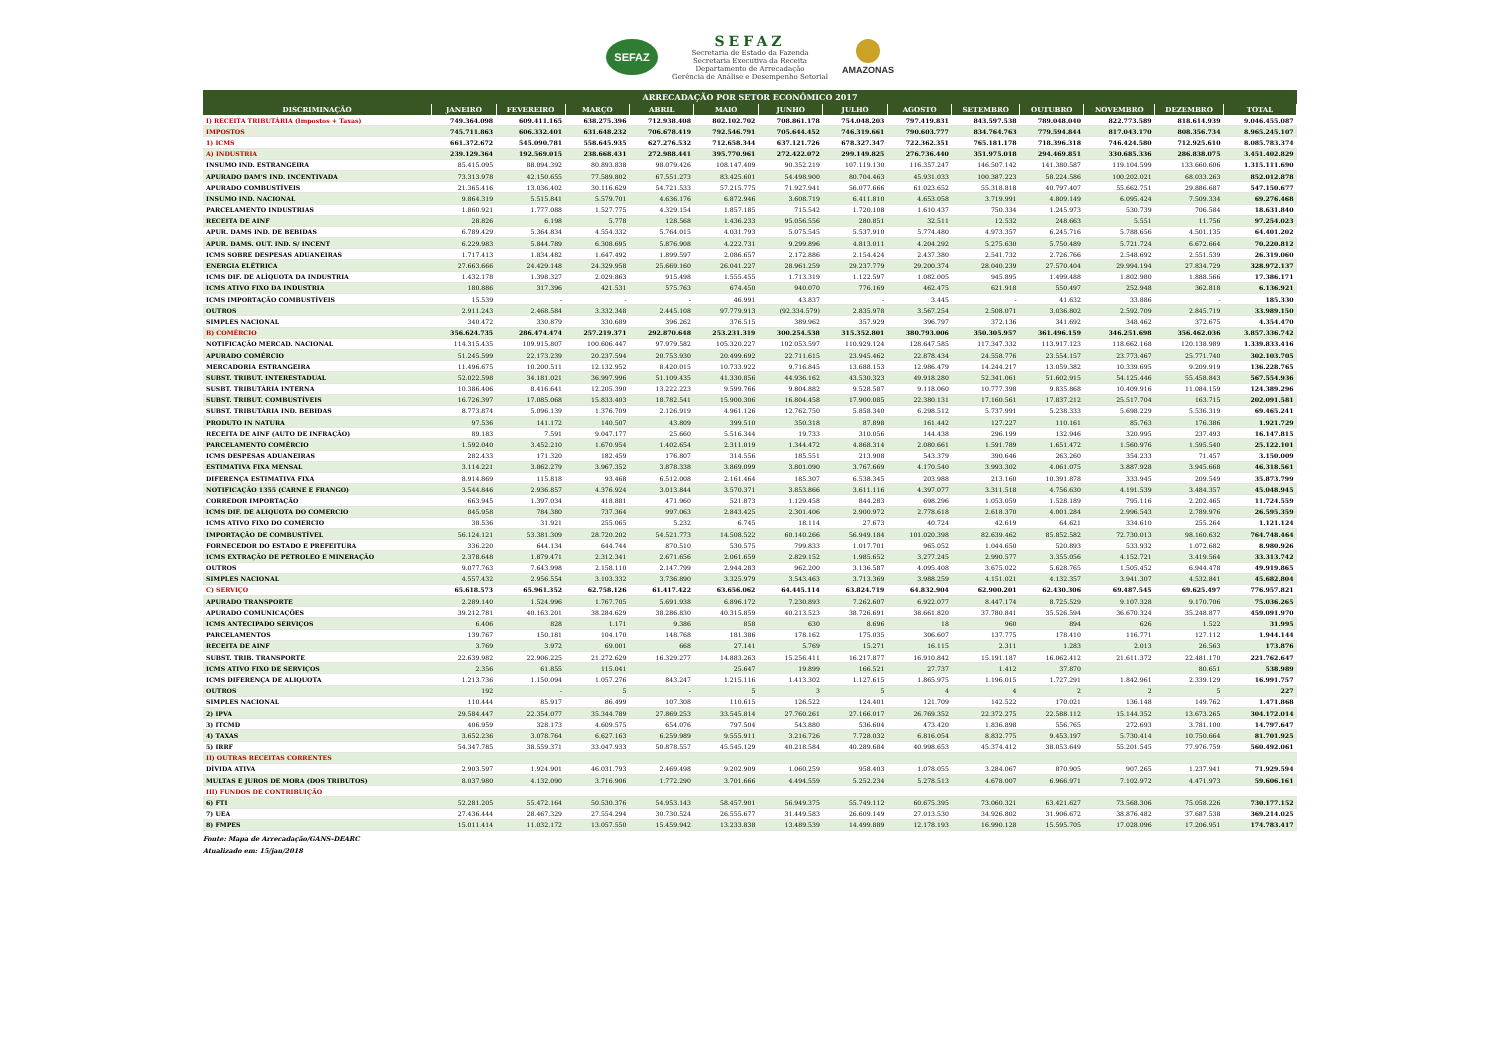SEFAZ
SEFAZ
Secretaria de Estado da Fazenda
Secretaria Executiva da Receita
Departamento de Arrecadação
Gerência de Análise e Desempenho Setorial
AMAZONAS
ARRECADAÇÃO POR SETOR ECONÔMICO 2017
| DISCRIMINAÇÃO | JANEIRO | FEVEREIRO | MARÇO | ABRIL | MAIO | JUNHO | JULHO | AGOSTO | SETEMBRO | OUTUBRO | NOVEMBRO | DEZEMBRO | TOTAL |
| --- | --- | --- | --- | --- | --- | --- | --- | --- | --- | --- | --- | --- | --- |
| I) RECEITA TRIBUTÁRIA (Impostos + Taxas) | 749.364.098 | 609.411.165 | 638.275.396 | 712.938.408 | 802.102.702 | 708.861.178 | 754.048.203 | 797.419.831 | 843.597.538 | 789.048.040 | 822.773.589 | 818.614.939 | 9.046.455.087 |
| IMPOSTOS | 745.711.863 | 606.332.401 | 631.648.232 | 706.678.419 | 792.546.791 | 705.644.452 | 746.319.661 | 790.603.777 | 834.764.763 | 779.594.844 | 817.043.170 | 808.356.734 | 8.965.245.107 |
| 1) ICMS | 661.372.672 | 545.090.781 | 558.645.935 | 627.276.532 | 712.658.344 | 637.121.726 | 678.327.347 | 722.362.351 | 765.181.178 | 718.396.318 | 746.424.580 | 712.925.610 | 8.085.783.374 |
| A) INDUSTRIA | 239.129.364 | 192.569.015 | 238.668.431 | 272.988.441 | 395.770.961 | 272.422.072 | 299.149.825 | 276.736.440 | 351.975.018 | 294.469.851 | 330.685.336 | 286.838.075 | 3.451.402.829 |
| INSUMO IND. ESTRANGEIRA | 85.415.095 | 88.094.392 | 80.893.838 | 98.079.426 | 108.147.409 | 90.352.219 | 107.119.130 | 116.357.247 | 146.507.142 | 141.380.587 | 119.104.599 | 133.660.606 | 1.315.111.690 |
| APURADO DAM'S IND. INCENTIVADA | 73.313.978 | 42.150.655 | 77.589.802 | 67.551.273 | 83.425.601 | 54.498.900 | 80.704.463 | 45.931.033 | 100.387.223 | 58.224.586 | 100.202.021 | 68.033.263 | 852.012.878 |
| APURADO COMBUSTÍVEIS | 21.365.416 | 13.036.402 | 30.116.629 | 54.721.533 | 57.215.775 | 71.927.941 | 56.077.666 | 61.023.652 | 55.318.818 | 40.797.407 | 55.662.751 | 29.886.687 | 547.150.677 |
| INSUMO IND. NACIONAL | 9.864.319 | 5.515.841 | 5.579.701 | 4.636.176 | 6.872.946 | 3.608.719 | 6.411.810 | 4.653.058 | 3.719.991 | 4.809.149 | 6.095.424 | 7.509.334 | 69.276.468 |
| PARCELAMENTO INDUSTRIAS | 1.860.921 | 1.777.088 | 1.527.775 | 4.329.154 | 1.857.185 | 715.542 | 1.720.108 | 1.610.437 | 750.334 | 1.245.973 | 530.739 | 706.584 | 18.631.840 |
| RECEITA DE AINF | 28.826 | 6.198 | 5.778 | 128.568 | 1.436.233 | 95.056.556 | 280.851 | 32.511 | 12.532 | 248.663 | 5.551 | 11.756 | 97.254.023 |
| APUR. DAMS IND. DE BEBIDAS | 6.789.429 | 5.364.834 | 4.554.332 | 5.764.015 | 4.031.793 | 5.075.545 | 5.537.910 | 5.774.480 | 4.973.357 | 6.245.716 | 5.788.656 | 4.501.135 | 64.401.202 |
| APUR. DAMS. OUT. IND. S/ INCENT | 6.229.983 | 5.844.789 | 6.308.695 | 5.876.908 | 4.222.731 | 9.299.896 | 4.813.011 | 4.204.292 | 5.275.630 | 5.750.489 | 5.721.724 | 6.672.664 | 70.220.812 |
| ICMS SOBRE DESPESAS ADUANEIRAS | 1.717.413 | 1.834.482 | 1.647.492 | 1.899.597 | 2.086.657 | 2.172.886 | 2.154.424 | 2.437.380 | 2.541.732 | 2.726.766 | 2.548.692 | 2.551.539 | 26.319.060 |
| ENERGIA ELÉTRICA | 27.663.666 | 24.429.148 | 24.329.958 | 25.669.160 | 26.041.227 | 28.961.259 | 29.237.779 | 29.200.374 | 28.040.239 | 27.570.404 | 29.994.194 | 27.834.729 | 328.972.137 |
| ICMS DIF. DE ALÍQUOTA DA INDUSTRIA | 1.432.178 | 1.398.327 | 2.029.863 | 915.498 | 1.555.455 | 1.713.319 | 1.122.597 | 1.082.005 | 945.895 | 1.499.488 | 1.802.980 | 1.888.566 | 17.386.171 |
| ICMS ATIVO FIXO DA INDUSTRIA | 180.886 | 317.396 | 421.531 | 575.763 | 674.450 | 940.070 | 776.169 | 462.475 | 621.918 | 550.497 | 252.948 | 362.818 | 6.136.921 |
| ICMS IMPORTAÇÃO COMBUSTÍVEIS | 15.539 | - | - | - | 46.991 | 43.837 | - | 3.445 | - | 41.632 | 33.886 | - | 185.330 |
| OUTROS | 2.911.243 | 2.468.584 | 3.332.348 | 2.445.108 | 97.779.913 | (92.334.579) | 2.835.978 | 3.567.254 | 2.508.071 | 3.036.802 | 2.592.709 | 2.845.719 | 33.989.150 |
| SIMPLES NACIONAL | 340.472 | 330.879 | 330.689 | 396.262 | 376.515 | 389.962 | 357.929 | 396.797 | 372.136 | 341.692 | 348.462 | 372.675 | 4.354.470 |
| B) COMÉRCIO | 356.624.735 | 286.474.474 | 257.219.371 | 292.870.648 | 253.231.319 | 300.254.538 | 315.352.801 | 380.793.006 | 350.305.957 | 361.496.159 | 346.251.698 | 356.462.036 | 3.857.336.742 |
| NOTIFICAÇÃO MERCAD. NACIONAL | 114.315.435 | 109.915.807 | 100.606.447 | 97.979.582 | 105.320.227 | 102.053.597 | 110.929.124 | 128.647.585 | 117.347.332 | 113.917.123 | 118.662.168 | 120.138.989 | 1.339.833.416 |
| APURADO COMÉRCIO | 51.245.599 | 22.173.239 | 20.237.594 | 20.753.930 | 20.499.692 | 22.711.615 | 23.945.462 | 22.878.434 | 24.558.776 | 23.554.157 | 23.773.467 | 25.771.740 | 302.103.705 |
| MERCADORIA ESTRANGEIRA | 11.496.675 | 10.200.511 | 12.132.952 | 8.420.015 | 10.733.922 | 9.716.845 | 13.688.153 | 12.986.479 | 14.244.217 | 13.059.382 | 10.339.695 | 9.209.919 | 136.228.765 |
| SUBST. TRIBUT. INTERESTADUAL | 52.022.598 | 34.181.021 | 36.997.996 | 51.109.435 | 41.330.856 | 44.936.162 | 43.530.323 | 49.918.280 | 52.341.061 | 51.602.915 | 54.125.446 | 55.458.843 | 567.554.936 |
| SUSBT. TRIBUTÁRIA INTERNA | 10.386.406 | 8.416.641 | 12.205.390 | 13.222.223 | 9.599.766 | 9.804.882 | 9.528.587 | 9.118.060 | 10.777.398 | 9.835.868 | 10.409.916 | 11.084.159 | 124.389.296 |
| SUBST. TRIBUT. COMBUSTÍVEIS | 16.726.397 | 17.085.068 | 15.833.403 | 18.782.541 | 15.900.306 | 16.804.458 | 17.900.085 | 22.380.131 | 17.160.561 | 17.837.212 | 25.517.704 | 163.715 | 202.091.581 |
| SUBST. TRIBUTÁRIA IND. BEBIDAS | 8.773.874 | 5.096.139 | 1.376.709 | 2.126.919 | 4.961.126 | 12.762.750 | 5.858.340 | 6.298.512 | 5.737.991 | 5.238.333 | 5.698.229 | 5.536.319 | 69.465.241 |
| PRODUTO IN NATURA | 97.536 | 141.172 | 140.507 | 43.809 | 399.510 | 350.318 | 87.898 | 161.442 | 127.227 | 110.161 | 85.763 | 176.386 | 1.921.729 |
| RECEITA DE AINF (AUTO DE INFRAÇÃO) | 89.183 | 7.591 | 9.047.177 | 25.660 | 5.516.344 | 19.733 | 310.056 | 144.438 | 296.199 | 132.946 | 320.995 | 237.493 | 16.147.815 |
| PARCELAMENTO COMÉRCIO | 1.592.040 | 3.452.210 | 1.670.954 | 1.402.654 | 2.311.019 | 1.344.472 | 4.868.314 | 2.080.661 | 1.591.789 | 1.651.472 | 1.560.976 | 1.595.540 | 25.122.101 |
| ICMS DESPESAS ADUANEIRAS | 282.433 | 171.320 | 182.459 | 176.807 | 314.556 | 185.551 | 213.908 | 543.379 | 390.646 | 263.260 | 354.233 | 71.457 | 3.150.009 |
| ESTIMATIVA FIXA MENSAL | 3.114.221 | 3.862.279 | 3.967.352 | 3.878.338 | 3.869.099 | 3.801.090 | 3.767.669 | 4.170.540 | 3.993.302 | 4.061.075 | 3.887.928 | 3.945.668 | 46.318.561 |
| DIFERENÇA ESTIMATIVA FIXA | 8.914.869 | 115.818 | 93.468 | 6.512.008 | 2.161.464 | 185.307 | 6.538.345 | 203.988 | 213.160 | 10.391.878 | 333.945 | 209.549 | 35.873.799 |
| NOTIFICAÇÃO 1355 (CARNE E FRANGO) | 3.544.846 | 2.936.857 | 4.376.924 | 3.013.844 | 3.570.371 | 3.853.866 | 3.611.116 | 4.397.077 | 3.311.518 | 4.756.630 | 4.191.539 | 3.484.357 | 45.048.945 |
| CORREDOR IMPORTAÇÃO | 663.945 | 1.397.034 | 418.881 | 471.960 | 521.873 | 1.129.458 | 844.283 | 698.296 | 1.053.059 | 1.528.189 | 795.116 | 2.202.465 | 11.724.559 |
| ICMS DIF. DE ALIQUOTA DO COMERCIO | 845.958 | 784.380 | 737.364 | 997.063 | 2.843.425 | 2.301.406 | 2.900.972 | 2.778.618 | 2.618.370 | 4.001.284 | 2.996.543 | 2.789.976 | 26.595.359 |
| ICMS ATIVO FIXO DO COMERCIO | 38.536 | 31.921 | 255.065 | 5.232 | 6.745 | 18.114 | 27.673 | 40.724 | 42.619 | 64.621 | 334.610 | 255.264 | 1.121.124 |
| IMPORTAÇÃO DE COMBUSTÍVEL | 56.124.121 | 53.381.309 | 28.720.202 | 54.521.773 | 14.508.522 | 60.140.266 | 56.949.184 | 101.020.398 | 82.639.462 | 85.852.582 | 72.730.013 | 98.160.632 | 764.748.464 |
| FORNECEDOR DO ESTADO E PREFEITURA | 336.220 | 644.134 | 644.744 | 870.510 | 530.575 | 799.833 | 1.017.701 | 965.052 | 1.044.650 | 520.893 | 533.932 | 1.072.682 | 8.980.926 |
| ICMS EXTRAÇÃO DE PETROLEO E MINERAÇÃO | 2.378.648 | 1.879.471 | 2.312.341 | 2.671.656 | 2.061.659 | 2.829.152 | 1.985.652 | 3.277.245 | 2.990.577 | 3.355.056 | 4.152.721 | 3.419.564 | 33.313.742 |
| OUTROS | 9.077.763 | 7.643.998 | 2.158.110 | 2.147.799 | 2.944.283 | 962.200 | 3.136.587 | 4.095.408 | 3.675.022 | 5.628.765 | 1.505.452 | 6.944.478 | 49.919.865 |
| SIMPLES NACIONAL | 4.557.432 | 2.956.554 | 3.103.332 | 3.736.890 | 3.325.979 | 3.543.463 | 3.713.369 | 3.988.259 | 4.151.021 | 4.132.357 | 3.941.307 | 4.532.841 | 45.682.804 |
| C) SERVIÇO | 65.618.573 | 65.961.352 | 62.758.126 | 61.417.422 | 63.656.062 | 64.445.114 | 63.824.719 | 64.832.904 | 62.900.201 | 62.430.306 | 69.487.545 | 69.625.497 | 776.957.821 |
| APURADO TRANSPORTE | 2.289.140 | 1.524.996 | 1.767.705 | 5.691.938 | 6.896.172 | 7.230.893 | 7.262.607 | 6.922.077 | 8.447.174 | 8.725.529 | 9.107.328 | 9.170.706 | 75.036.265 |
| APURADO COMUNICAÇÕES | 39.212.781 | 40.163.201 | 38.284.629 | 38.286.830 | 40.315.859 | 40.213.523 | 38.726.691 | 38.661.820 | 37.780.841 | 35.526.594 | 36.670.324 | 35.248.877 | 459.091.970 |
| ICMS ANTECIPADO SERVIÇOS | 6.406 | 828 | 1.171 | 9.386 | 858 | 630 | 8.696 | 18 | 960 | 894 | 626 | 1.522 | 31.995 |
| PARCELAMENTOS | 139.767 | 150.181 | 104.170 | 148.768 | 181.386 | 178.162 | 175.035 | 306.607 | 137.775 | 178.410 | 116.771 | 127.112 | 1.944.144 |
| RECEITA DE AINF | 3.769 | 3.972 | 69.001 | 668 | 27.141 | 5.769 | 15.271 | 16.115 | 2.311 | 1.283 | 2.013 | 26.563 | 173.876 |
| SUBST. TRIB. TRANSPORTE | 22.639.982 | 22.906.225 | 21.272.629 | 16.329.277 | 14.883.263 | 15.256.411 | 16.217.877 | 16.910.842 | 15.191.187 | 16.062.412 | 21.611.372 | 22.481.170 | 221.762.647 |
| ICMS ATIVO FIXO DE SERVIÇOS | 2.356 | 61.855 | 115.041 | | 25.647 | 19.899 | 166.521 | 27.737 | 1.412 | 37.870 | | 80.651 | 538.989 |
| ICMS DIFERENÇA DE ALIQUOTA | 1.213.736 | 1.150.094 | 1.057.276 | 843.247 | 1.215.116 | 1.413.302 | 1.127.615 | 1.865.975 | 1.196.015 | 1.727.291 | 1.842.961 | 2.339.129 | 16.991.757 |
| OUTROS | 192 | - | 5 | - | 5 | 3 | 5 | 4 | 4 | 2 | 2 | 5 | 227 |
| SIMPLES NACIONAL | 110.444 | 85.917 | 86.499 | 107.308 | 110.615 | 126.522 | 124.401 | 121.709 | 142.522 | 170.021 | 136.148 | 149.762 | 1.471.868 |
| 2) IPVA | 29.584.447 | 22.354.077 | 35.344.789 | 27.869.253 | 33.545.814 | 27.760.261 | 27.166.017 | 26.769.352 | 22.372.275 | 22.588.112 | 15.144.352 | 13.673.265 | 304.172.014 |
| 3) ITCMD | 406.959 | 328.173 | 4.609.575 | 654.076 | 797.504 | 543.880 | 536.604 | 473.420 | 1.836.898 | 556.765 | 272.693 | 3.781.100 | 14.797.647 |
| 4) TAXAS | 3.652.236 | 3.078.764 | 6.627.163 | 6.259.989 | 9.555.911 | 3.216.726 | 7.728.032 | 6.816.054 | 8.832.775 | 9.453.197 | 5.730.414 | 10.750.664 | 81.701.925 |
| 5) IRRF | 54.347.785 | 38.559.371 | 33.047.933 | 50.878.557 | 45.545.129 | 40.218.584 | 40.289.684 | 40.998.653 | 45.374.412 | 38.053.649 | 55.201.545 | 77.976.759 | 560.492.061 |
| II) OUTRAS RECEITAS CORRENTES | | | | | | | | | | | | | |
| DÍVIDA ATIVA | 2.903.597 | 1.924.901 | 46.031.793 | 2.469.498 | 9.202.909 | 1.060.259 | 958.403 | 1.078.055 | 3.284.067 | 870.905 | 907.265 | 1.237.941 | 71.929.594 |
| MULTAS E JUROS DE MORA (DOS TRIBUTOS) | 8.037.980 | 4.132.090 | 3.716.906 | 1.772.290 | 3.701.666 | 4.494.559 | 5.252.234 | 5.278.513 | 4.678.007 | 6.966.971 | 7.102.972 | 4.471.973 | 59.606.161 |
| III) FUNDOS DE CONTRIBUIÇÃO | | | | | | | | | | | | | |
| 6) FTI | 52.281.205 | 55.472.164 | 50.530.376 | 54.953.143 | 58.457.901 | 56.949.375 | 55.749.112 | 60.675.395 | 73.060.321 | 63.421.627 | 73.568.306 | 75.058.226 | 730.177.152 |
| 7) UEA | 27.436.444 | 28.467.329 | 27.554.294 | 30.730.524 | 26.555.677 | 31.449.583 | 26.609.149 | 27.013.530 | 34.926.802 | 31.906.672 | 38.876.482 | 37.687.538 | 369.214.025 |
| 8) FMPES | 15.011.414 | 11.032.172 | 13.057.550 | 15.459.942 | 13.233.838 | 13.489.539 | 14.499.889 | 12.178.193 | 16.990.128 | 15.595.705 | 17.028.096 | 17.206.951 | 174.783.417 |
Fonte: Mapa de Arrecadação/GANS-DEARC
Atualizado em: 15/jan/2018